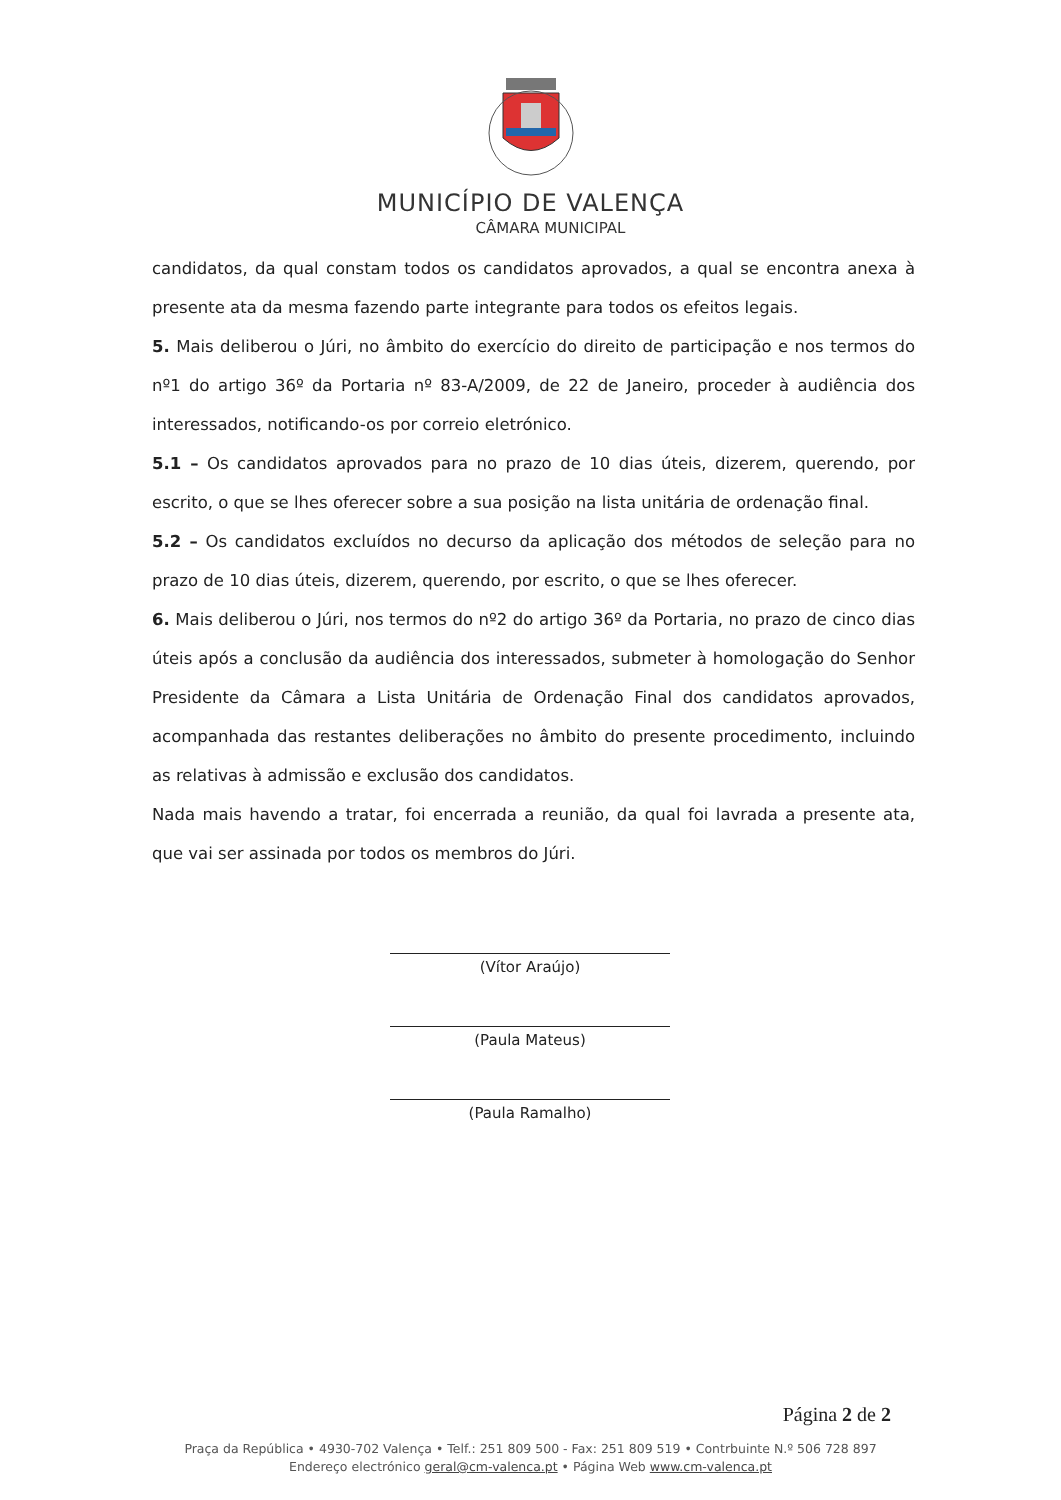MUNICÍPIO DE VALENÇA
CÂMARA MUNICIPAL
candidatos, da qual constam todos os candidatos aprovados, a qual se encontra anexa à presente ata da mesma fazendo parte integrante para todos os efeitos legais.
5. Mais deliberou o Júri, no âmbito do exercício do direito de participação e nos termos do nº1 do artigo 36º da Portaria nº 83-A/2009, de 22 de Janeiro, proceder à audiência dos interessados, notificando-os por correio eletrónico.
5.1 – Os candidatos aprovados para no prazo de 10 dias úteis, dizerem, querendo, por escrito, o que se lhes oferecer sobre a sua posição na lista unitária de ordenação final.
5.2 – Os candidatos excluídos no decurso da aplicação dos métodos de seleção para no prazo de 10 dias úteis, dizerem, querendo, por escrito, o que se lhes oferecer.
6. Mais deliberou o Júri, nos termos do nº2 do artigo 36º da Portaria, no prazo de cinco dias úteis após a conclusão da audiência dos interessados, submeter à homologação do Senhor Presidente da Câmara a Lista Unitária de Ordenação Final dos candidatos aprovados, acompanhada das restantes deliberações no âmbito do presente procedimento, incluindo as relativas à admissão e exclusão dos candidatos.
Nada mais havendo a tratar, foi encerrada a reunião, da qual foi lavrada a presente ata, que vai ser assinada por todos os membros do Júri.
(Vítor Araújo)
(Paula Mateus)
(Paula Ramalho)
Página 2 de 2
Praça da República • 4930-702 Valença • Telf.: 251 809 500 - Fax: 251 809 519 • Contrbuinte N.º 506 728 897
Endereço electrónico geral@cm-valenca.pt • Página Web www.cm-valenca.pt